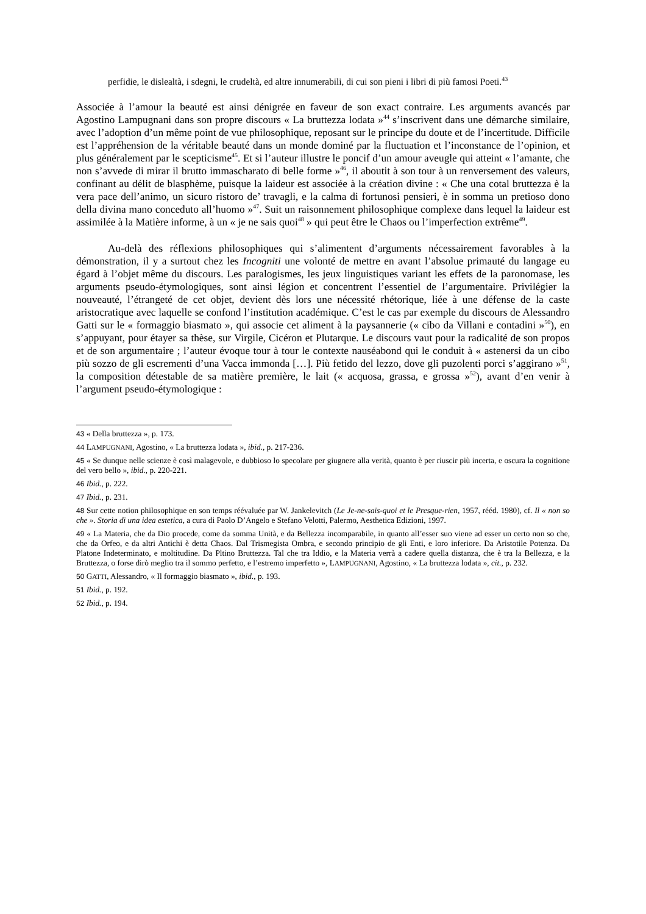perfidie, le dislealtà, i sdegni, le crudeltà, ed altre innumerabili, di cui son pieni i libri di più famosi Poeti.<sup>43</sup>
Associée à l’amour la beauté est ainsi dénigrée en faveur de son exact contraire. Les arguments avancés par Agostino Lampugnani dans son propre discours « La bruttezza lodata »<sup>44</sup> s’inscrivent dans une démarche similaire, avec l’adoption d’un même point de vue philosophique, reposant sur le principe du doute et de l’incertitude. Difficile est l’appréhension de la véritable beauté dans un monde dominé par la fluctuation et l’inconstance de l’opinion, et plus généralement par le scepticisme<sup>45</sup>. Et si l’auteur illustre le poncif d’un amour aveugle qui atteint « l’amante, che non s’avvede di mirar il brutto immascharato di belle forme »<sup>46</sup>, il aboutit à son tour à un renversement des valeurs, confinant au délit de blasphème, puisque la laideur est associée à la création divine : « Che una cotal bruttezza è la vera pace dell’animo, un sicuro ristoro de’ travagli, e la calma di fortunosi pensieri, è in somma un pretioso dono della divina mano conceduto all’huomo »<sup>47</sup>. Suit un raisonnement philosophique complexe dans lequel la laideur est assimilée à la Matière informe, à un « je ne sais quoi<sup>48</sup> » qui peut être le Chaos ou l’imperfection extrême<sup>49</sup>.
Au-delà des réflexions philosophiques qui s’alimentent d’arguments nécessairement favorables à la démonstration, il y a surtout chez les Incogniti une volonté de mettre en avant l’absolue primauté du langage eu égard à l’objet même du discours. Les paralogismes, les jeux linguistiques variant les effets de la paronomase, les arguments pseudo-étymologiques, sont ainsi légion et concentrent l’essentiel de l’argumentaire. Privilégier la nouveauté, l’étrangeté de cet objet, devient dès lors une nécessité rhétorique, liée à une défense de la caste aristocratique avec laquelle se confond l’institution académique. C’est le cas par exemple du discours de Alessandro Gatti sur le « formaggio biasmato », qui associe cet aliment à la paysannerie (« cibo da Villani e contadini »<sup>50</sup>), en s’appuyant, pour étayer sa thèse, sur Virgile, Cicéron et Plutarque. Le discours vaut pour la radicalité de son propos et de son argumentaire ; l’auteur évoque tour à tour le contexte nauséabond qui le conduit à « astenersi da un cibo più sozzo de gli escrementi d’una Vacca immonda […]. Più fetido del lezzo, dove gli puzolenti porci s’aggirano »<sup>51</sup>, la composition détestable de sa matière première, le lait (« acquosa, grassa, e grossa »<sup>52</sup>), avant d’en venir à l’argument pseudo-étymologique :
<sup>43</sup> « Della bruttezza », p. 173.
<sup>44</sup> LAMPUGNANI, Agostino, « La bruttezza lodata », ibid., p. 217-236.
<sup>45</sup> « Se dunque nelle scienze è così malagevole, e dubbioso lo specolare per giugnere alla verità, quanto è per riuscir più incerta, e oscura la cognitione del vero bello », ibid., p. 220-221.
<sup>46</sup> Ibid., p. 222.
<sup>47</sup> Ibid., p. 231.
<sup>48</sup> Sur cette notion philosophique en son temps réévaluée par W. Jankelevitch (Le Je-ne-sais-quoi et le Presque-rien, 1957, rééd. 1980), cf. Il « non so che ». Storia di una idea estetica, a cura di Paolo D’Angelo e Stefano Velotti, Palermo, Aesthetica Edizioni, 1997.
<sup>49</sup> « La Materia, che da Dio procede, come da somma Unità, e da Bellezza incomparabile, in quanto all’esser suo viene ad esser un certo non so che, che da Orfeo, e da altri Antichi è detta Chaos. Dal Trismegista Ombra, e secondo principio de gli Enti, e loro inferiore. Da Aristotile Potenza. Da Platone Indeterminato, e moltitudine. Da Pltino Bruttezza. Tal che tra Iddio, e la Materia verrà a cadere quella distanza, che è tra la Bellezza, e la Bruttezza, o forse dirò meglio tra il sommo perfetto, e l’estremo imperfetto », LAMPUGNANI, Agostino, « La bruttezza lodata », cit., p. 232.
<sup>50</sup> GATTI, Alessandro, « Il formaggio biasmato », ibid., p. 193.
<sup>51</sup> Ibid., p. 192.
<sup>52</sup> Ibid., p. 194.